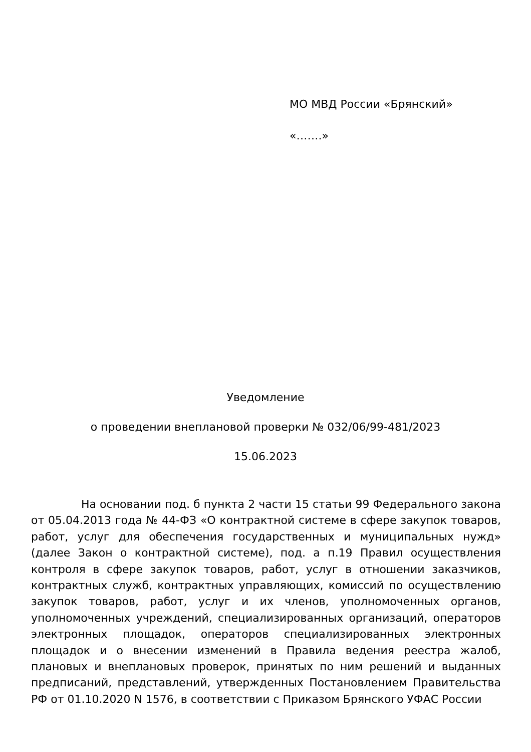МО МВД России «Брянский»
«…….»
Уведомление
о проведении внеплановой проверки № 032/06/99-481/2023
15.06.2023
На основании под. б пункта 2 части 15 статьи 99 Федерального закона от 05.04.2013 года № 44-ФЗ «О контрактной системе в сфере закупок товаров, работ, услуг для обеспечения государственных и муниципальных нужд» (далее Закон о контрактной системе), под. а п.19 Правил осуществления контроля в сфере закупок товаров, работ, услуг в отношении заказчиков, контрактных служб, контрактных управляющих, комиссий по осуществлению закупок товаров, работ, услуг и их членов, уполномоченных органов, уполномоченных учреждений, специализированных организаций, операторов электронных площадок, операторов специализированных электронных площадок и о внесении изменений в Правила ведения реестра жалоб, плановых и внеплановых проверок, принятых по ним решений и выданных предписаний, представлений, утвержденных Постановлением Правительства РФ от 01.10.2020 N 1576, в соответствии с Приказом Брянского УФАС России